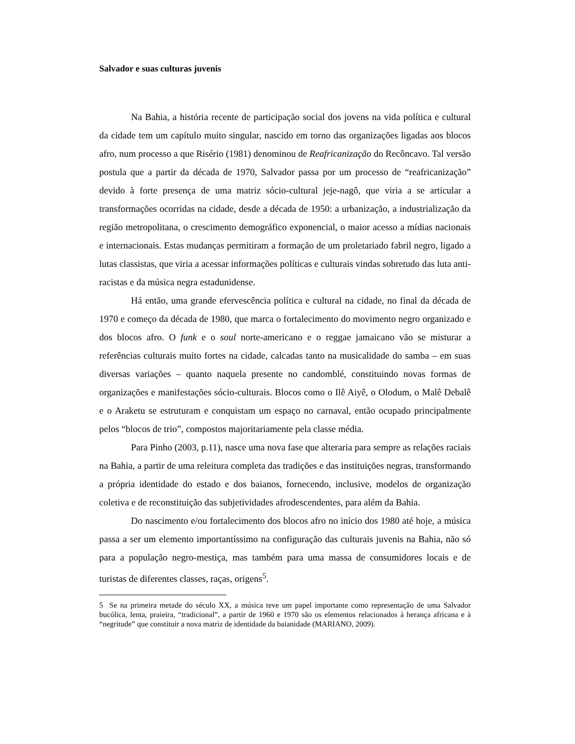Salvador e suas culturas juvenis
Na Bahia, a história recente de participação social dos jovens na vida política e cultural da cidade tem um capítulo muito singular, nascido em torno das organizações ligadas aos blocos afro, num processo a que Risério (1981) denominou de Reafricanização do Recôncavo. Tal versão postula que a partir da década de 1970, Salvador passa por um processo de “reafricanização” devido à forte presença de uma matriz sócio-cultural jeje-nagô, que viria a se articular a transformações ocorridas na cidade, desde a década de 1950: a urbanização, a industrialização da região metropolitana, o crescimento demográfico exponencial, o maior acesso a mídias nacionais e internacionais. Estas mudanças permitiram a formação de um proletariado fabril negro, ligado a lutas classistas, que viria a acessar informações políticas e culturais vindas sobretudo das luta anti-racistas e da música negra estadunidense.
Há então, uma grande efervescência política e cultural na cidade, no final da década de 1970 e começo da década de 1980, que marca o fortalecimento do movimento negro organizado e dos blocos afro. O funk e o soul norte-americano e o reggae jamaicano vão se misturar a referências culturais muito fortes na cidade, calcadas tanto na musicalidade do samba – em suas diversas variações – quanto naquela presente no candomblé, constituindo novas formas de organizações e manifestações sócio-culturais. Blocos como o Ilê Aiyê, o Olodum, o Malê Debalê e o Araketu se estruturam e conquistam um espaço no carnaval, então ocupado principalmente pelos “blocos de trio”, compostos majoritariamente pela classe média.
Para Pinho (2003, p.11), nasce uma nova fase que alteraria para sempre as relações raciais na Bahia, a partir de uma releitura completa das tradições e das instituições negras, transformando a própria identidade do estado e dos baianos, fornecendo, inclusive, modelos de organização coletiva e de reconstituição das subjetividades afrodescendentes, para além da Bahia.
Do nascimento e/ou fortalecimento dos blocos afro no início dos 1980 até hoje, a música passa a ser um elemento importantíssimo na configuração das culturais juvenis na Bahia, não só para a população negro-mestiça, mas também para uma massa de consumidores locais e de turistas de diferentes classes, raças, origens<sup>5</sup>.
5 Se na primeira metade do século XX, a música teve um papel importante como representação de uma Salvador bucólica, lenta, praieira, “tradicional”, a partir de 1960 e 1970 são os elementos relacionados à herança africana e à “negritude” que constituir a nova matriz de identidade da baianidade (MARIANO, 2009).